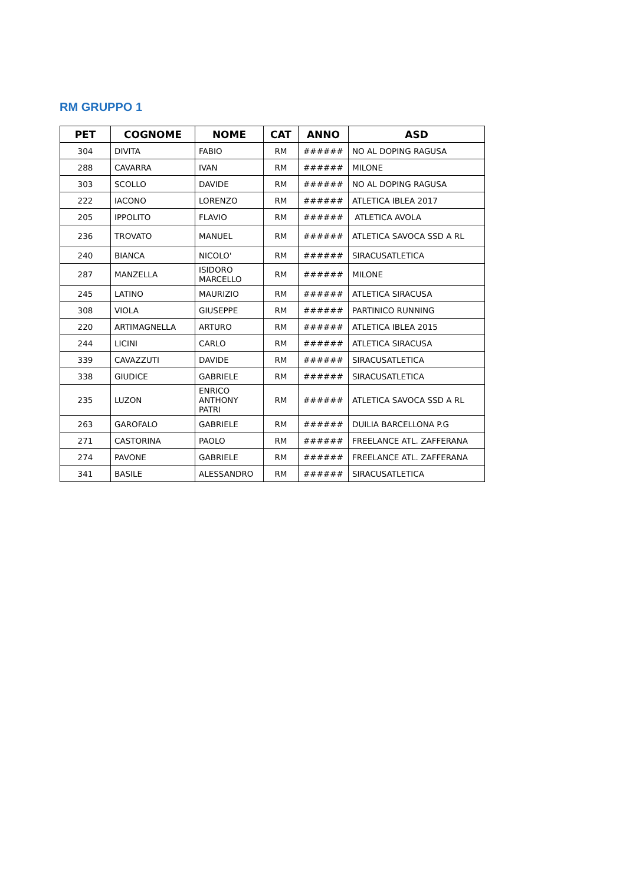RM GRUPPO 1
| PET | COGNOME | NOME | CAT | ANNO | ASD |
| --- | --- | --- | --- | --- | --- |
| 304 | DIVITA | FABIO | RM | ###### | NO AL DOPING RAGUSA |
| 288 | CAVARRA | IVAN | RM | ###### | MILONE |
| 303 | SCOLLO | DAVIDE | RM | ###### | NO AL DOPING RAGUSA |
| 222 | IACONO | LORENZO | RM | ###### | ATLETICA IBLEA 2017 |
| 205 | IPPOLITO | FLAVIO | RM | ###### | ATLETICA AVOLA |
| 236 | TROVATO | MANUEL | RM | ###### | ATLETICA SAVOCA SSD A RL |
| 240 | BIANCA | NICOLO' | RM | ###### | SIRACUSATLETICA |
| 287 | MANZELLA | ISIDORO MARCELLO | RM | ###### | MILONE |
| 245 | LATINO | MAURIZIO | RM | ###### | ATLETICA SIRACUSA |
| 308 | VIOLA | GIUSEPPE | RM | ###### | PARTINICO RUNNING |
| 220 | ARTIMAGNELLA | ARTURO | RM | ###### | ATLETICA IBLEA 2015 |
| 244 | LICINI | CARLO | RM | ###### | ATLETICA SIRACUSA |
| 339 | CAVAZZUTI | DAVIDE | RM | ###### | SIRACUSATLETICA |
| 338 | GIUDICE | GABRIELE | RM | ###### | SIRACUSATLETICA |
| 235 | LUZON | ENRICO ANTHONY PATRI | RM | ###### | ATLETICA SAVOCA SSD A RL |
| 263 | GAROFALO | GABRIELE | RM | ###### | DUILIA BARCELLONA P.G |
| 271 | CASTORINA | PAOLO | RM | ###### | FREELANCE ATL. ZAFFERANA |
| 274 | PAVONE | GABRIELE | RM | ###### | FREELANCE ATL. ZAFFERANA |
| 341 | BASILE | ALESSANDRO | RM | ###### | SIRACUSATLETICA |